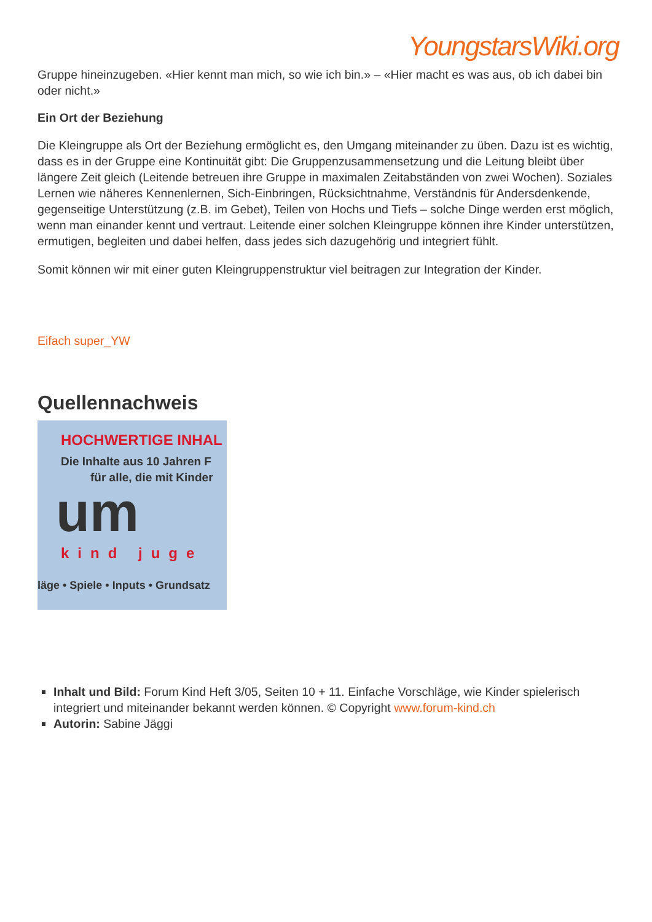YoungstarsWiki.org
Gruppe hineinzugeben. «Hier kennt man mich, so wie ich bin.» – «Hier macht es was aus, ob ich dabei bin oder nicht.»
Ein Ort der Beziehung
Die Kleingruppe als Ort der Beziehung ermöglicht es, den Umgang miteinander zu üben. Dazu ist es wichtig, dass es in der Gruppe eine Kontinuität gibt: Die Gruppenzusammensetzung und die Leitung bleibt über längere Zeit gleich (Leitende betreuen ihre Gruppe in maximalen Zeitabständen von zwei Wochen). Soziales Lernen wie näheres Kennenlernen, Sich-Einbringen, Rücksichtnahme, Verständnis für Andersdenkende, gegenseitige Unterstützung (z.B. im Gebet), Teilen von Hochs und Tiefs – solche Dinge werden erst möglich, wenn man einander kennt und vertraut. Leitende einer solchen Kleingruppe können ihre Kinder unterstützen, ermutigen, begleiten und dabei helfen, dass jedes sich dazugehörig und integriert fühlt.
Somit können wir mit einer guten Kleingruppenstruktur viel beitragen zur Integration der Kinder.
Eifach super_YW
Quellennachweis
HOCHWERTIGE INHAL
Die Inhalte aus 10 Jahren F
für alle, die mit Kinder
um
kind juge
läge • Spiele • Inputs • Grundsatz
Inhalt und Bild: Forum Kind Heft 3/05, Seiten 10 + 11. Einfache Vorschläge, wie Kinder spielerisch integriert und miteinander bekannt werden können. © Copyright www.forum-kind.ch
Autorin: Sabine Jäggi